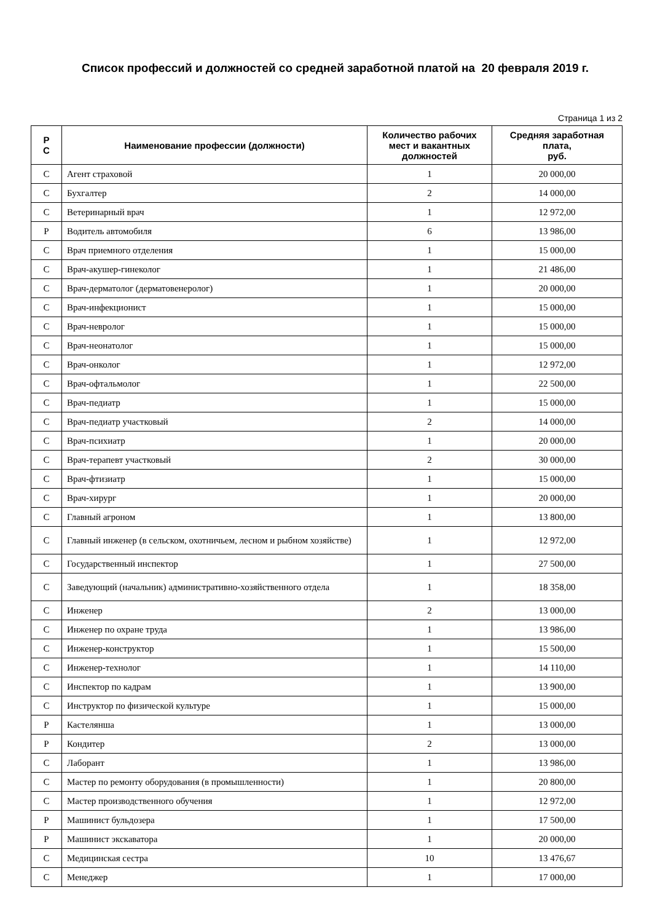Список профессий и должностей со средней заработной платой на 20 февраля 2019 г.
Страница 1 из 2
| Р С | Наименование профессии (должности) | Количество рабочих мест и вакантных должностей | Средняя заработная плата, руб. |
| --- | --- | --- | --- |
| С | Агент страховой | 1 | 20 000,00 |
| С | Бухгалтер | 2 | 14 000,00 |
| С | Ветеринарный врач | 1 | 12 972,00 |
| Р | Водитель автомобиля | 6 | 13 986,00 |
| С | Врач приемного отделения | 1 | 15 000,00 |
| С | Врач-акушер-гинеколог | 1 | 21 486,00 |
| С | Врач-дерматолог (дерматовенеролог) | 1 | 20 000,00 |
| С | Врач-инфекционист | 1 | 15 000,00 |
| С | Врач-невролог | 1 | 15 000,00 |
| С | Врач-неонатолог | 1 | 15 000,00 |
| С | Врач-онколог | 1 | 12 972,00 |
| С | Врач-офтальмолог | 1 | 22 500,00 |
| С | Врач-педиатр | 1 | 15 000,00 |
| С | Врач-педиатр участковый | 2 | 14 000,00 |
| С | Врач-психиатр | 1 | 20 000,00 |
| С | Врач-терапевт участковый | 2 | 30 000,00 |
| С | Врач-фтизиатр | 1 | 15 000,00 |
| С | Врач-хирург | 1 | 20 000,00 |
| С | Главный агроном | 1 | 13 800,00 |
| С | Главный инженер (в сельском, охотничьем, лесном и рыбном хозяйстве) | 1 | 12 972,00 |
| С | Государственный инспектор | 1 | 27 500,00 |
| С | Заведующий (начальник) административно-хозяйственного отдела | 1 | 18 358,00 |
| С | Инженер | 2 | 13 000,00 |
| С | Инженер по охране труда | 1 | 13 986,00 |
| С | Инженер-конструктор | 1 | 15 500,00 |
| С | Инженер-технолог | 1 | 14 110,00 |
| С | Инспектор по кадрам | 1 | 13 900,00 |
| С | Инструктор по физической культуре | 1 | 15 000,00 |
| Р | Кастелянша | 1 | 13 000,00 |
| Р | Кондитер | 2 | 13 000,00 |
| С | Лаборант | 1 | 13 986,00 |
| С | Мастер по ремонту оборудования (в промышленности) | 1 | 20 800,00 |
| С | Мастер производственного обучения | 1 | 12 972,00 |
| Р | Машинист бульдозера | 1 | 17 500,00 |
| Р | Машинист экскаватора | 1 | 20 000,00 |
| С | Медицинская сестра | 10 | 13 476,67 |
| С | Менеджер | 1 | 17 000,00 |